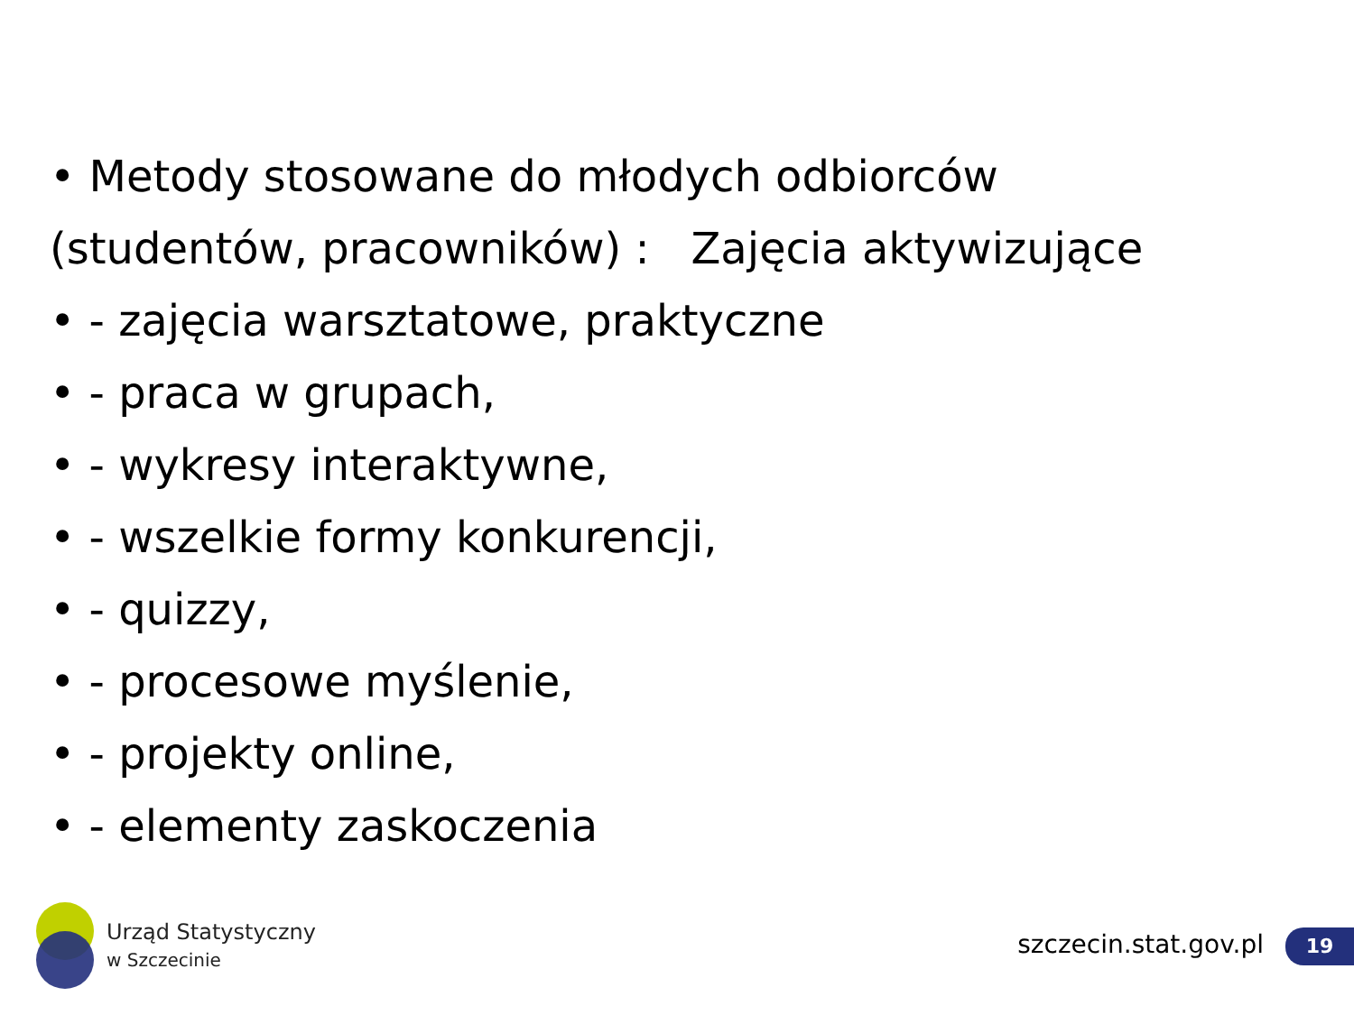• Metody stosowane do młodych odbiorców
(studentów, pracowników) : Zajęcia aktywizujące
• - zajęcia warsztatowe, praktyczne
• - praca w grupach,
• - wykresy interaktywne,
• - wszelkie formy konkurencji,
• - quizzy,
• - procesowe myślenie,
• - projekty online,
• - elementy zaskoczenia
Urząd Statystyczny
w Szczecinie
szczecin.stat.gov.pl 19